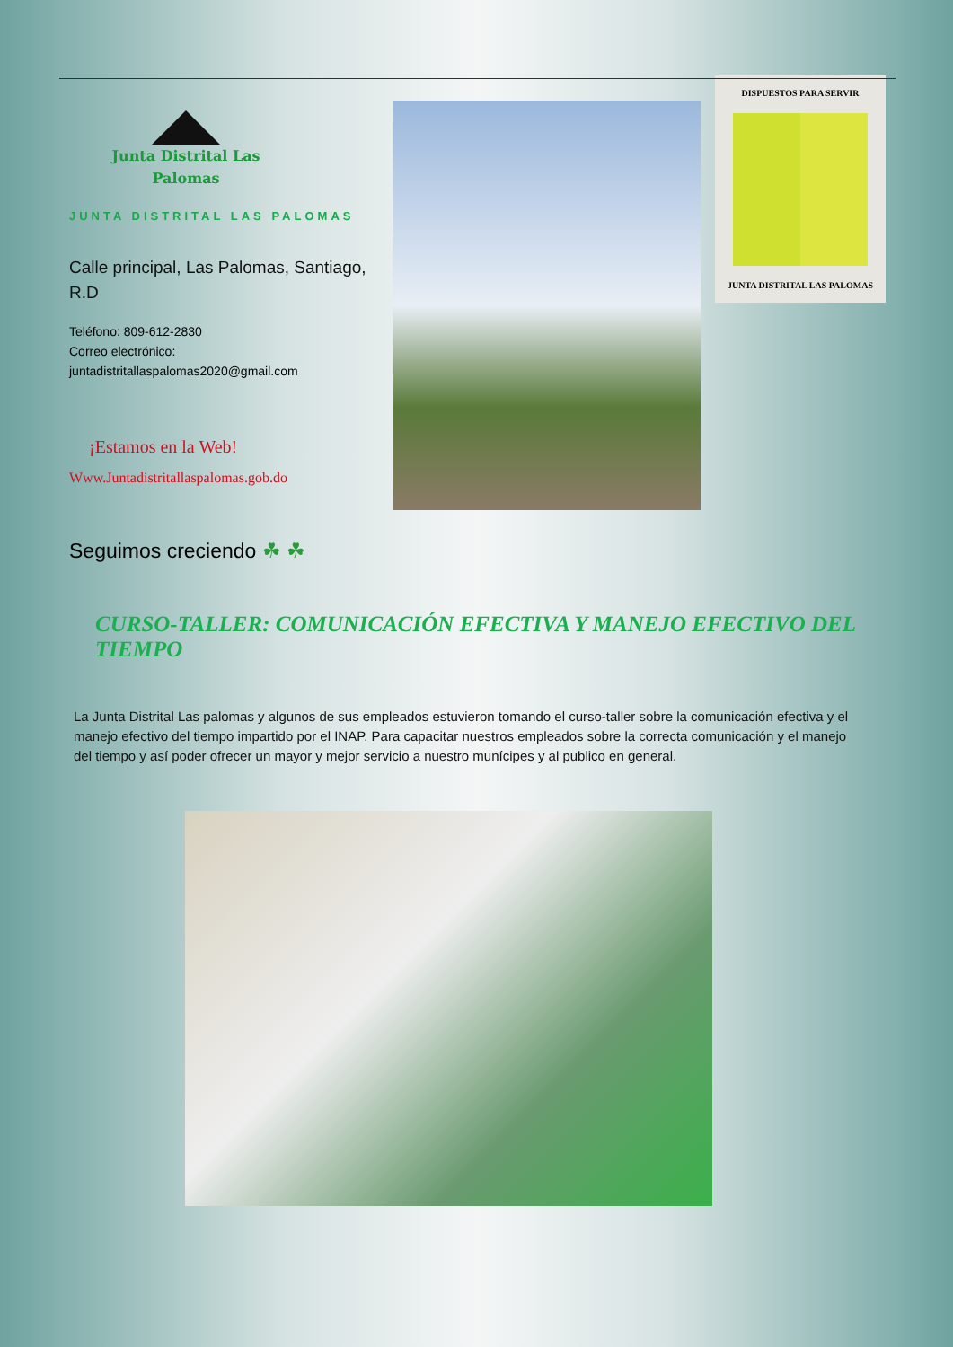Junta Distrital Las
Palomas
JUNTA DISTRITAL LAS PALOMAS
Calle principal, Las Palomas, Santiago, R.D
Teléfono: 809-612-2830
Correo electrónico:
juntadistritallaspalomas2020@gmail.com
¡Estamos en la Web!
Www.Juntadistritallaspalomas.gob.do
DISPUESTOS PARA SERVIR
JUNTA DISTRITAL LAS PALOMAS
Seguimos creciendo ☘ ☘
CURSO-TALLER: COMUNICACIÓN EFECTIVA Y MANEJO EFECTIVO DEL TIEMPO
La Junta Distrital Las palomas y algunos de sus empleados estuvieron tomando el curso-taller sobre la comunicación efectiva y el manejo efectivo del tiempo impartido por el INAP. Para capacitar nuestros empleados sobre la correcta comunicación y el manejo del tiempo y así poder ofrecer un mayor y mejor servicio a nuestro munícipes y al publico en general.